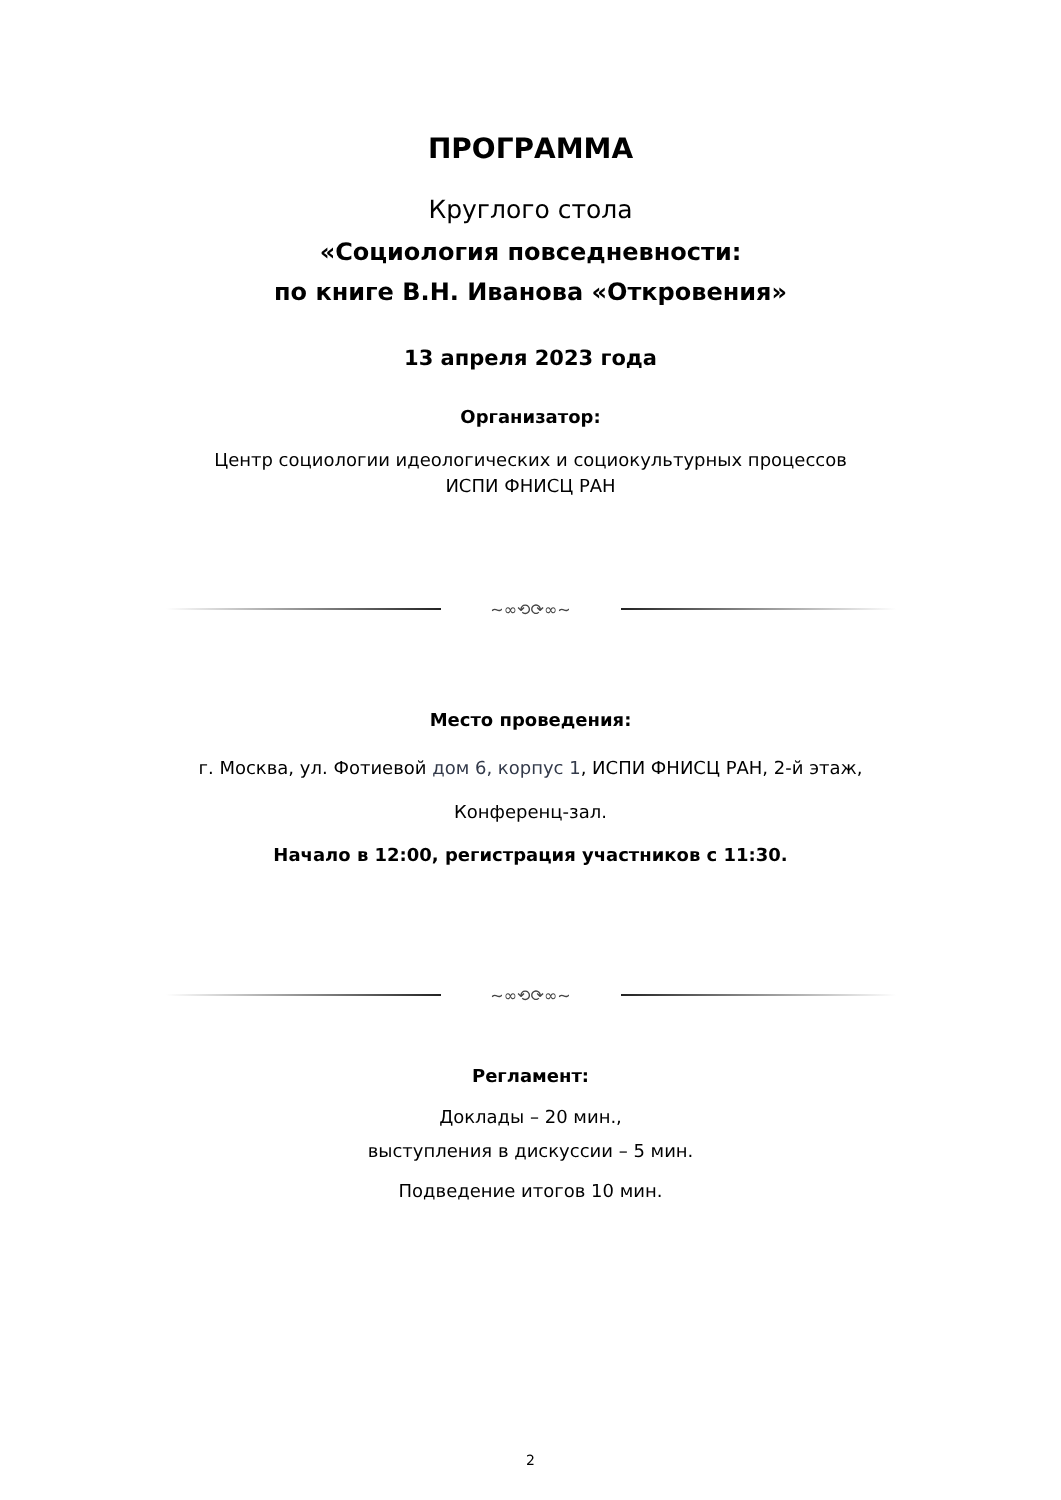ПРОГРАММА
Круглого стола
«Социология повседневности:
по книге В.Н. Иванова «Откровения»
13 апреля 2023 года
Организатор:
Центр социологии идеологических и социокультурных процессов
ИСПИ ФНИСЦ РАН
~∞⟲⟳∞~
Место проведения:
г. Москва, ул. Фотиевой дом 6, корпус 1, ИСПИ ФНИСЦ РАН, 2-й этаж,
Конференц-зал.
Начало в 12:00, регистрация участников с 11:30.
~∞⟲⟳∞~
Регламент:
Доклады – 20 мин.,
выступления в дискуссии – 5 мин.
Подведение итогов 10 мин.
2